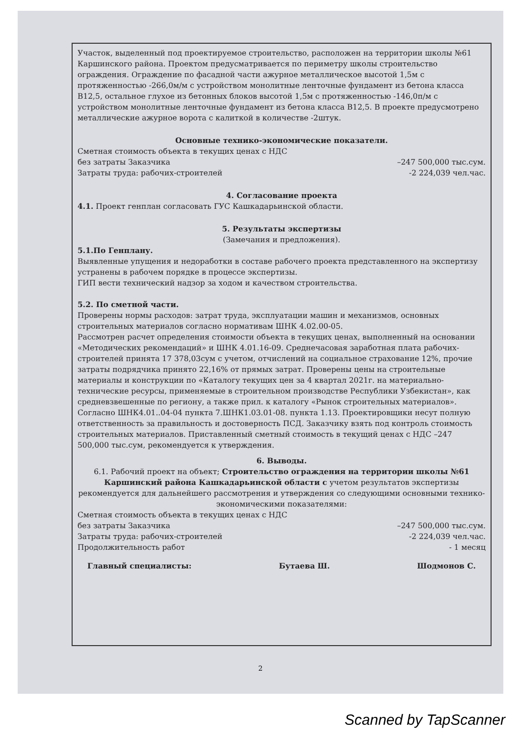Участок, выделенный под проектируемое строительство, расположен на территории школы №61 Каршинского района. Проектом предусматривается по периметру школы строительство ограждения. Ограждение по фасадной части ажурное металлическое высотой 1,5м с протяженностью -266,0м/м с устройством монолитные ленточные фундамент из бетона класса В12,5, остальное глухое из бетонных блоков высотой 1,5м с протяженностью -146,0п/м с устройством монолитные ленточные фундамент из бетона класса В12,5. В проекте предусмотрено металлические ажурное ворота с калиткой в количестве -2штук.
Основные технико-экономические показатели.
Сметная стоимость объекта в текущих ценах с НДС
без затраты Заказчика –247 500,000 тыс.сум.
Затраты труда: рабочих-строителей -2 224,039 чел.час.
4. Согласование проекта
4.1. Проект генплан согласовать ГУС Кашкадарьинской области.
5. Результаты экспертизы
(Замечания и предложения).
5.1.По Генплану.
Выявленные упущения и недоработки в составе рабочего проекта представленного на экспертизу устранены в рабочем порядке в процессе экспертизы.
ГИП вести технический надзор за ходом и качеством строительства.
5.2. По сметной части.
Проверены нормы расходов: затрат труда, эксплуатации машин и механизмов, основных строительных материалов согласно нормативам ШНК 4.02.00-05.
Рассмотрен расчет определения стоимости объекта в текущих ценах, выполненный на основании «Методических рекомендаций» и ШНК 4.01.16-09. Среднечасовая заработная плата рабочих-строителей принята 17 378,03сум с учетом, отчислений на социальное страхование 12%, прочие затраты подрядчика принято 22,16% от прямых затрат. Проверены цены на строительные материалы и конструкции по «Каталогу текущих цен за 4 квартал 2021г. на материально-технические ресурсы, применяемые в строительном производстве Республики Узбекистан», как средневзвешенные по региону, а также прил. к каталогу «Рынок строительных материалов». Согласно ШНК4.01..04-04 пункта 7.ШНК1.03.01-08. пункта 1.13. Проектировщики несут полную ответственность за правильность и достоверность ПСД. Заказчику взять под контроль стоимость строительных материалов. Приставленный сметный стоимость в текущий ценах с НДС –247 500,000 тыс.сум, рекомендуется к утверждения.
6. Выводы.
6.1. Рабочий проект на объект; Строительство ограждения на территории школы №61 Каршинский района Кашкадарьинской области с учетом результатов экспертизы рекомендуется для дальнейшего рассмотрения и утверждения со следующими основными технико-экономическими показателями:
Сметная стоимость объекта в текущих ценах с НДС
без затраты Заказчика –247 500,000 тыс.сум.
Затраты труда: рабочих-строителей -2 224,039 чел.час.
Продолжительность работ - 1 месяц
Главный специалисты: Бутаева Ш. Шодмонов С.
2
Scanned by TapScanner